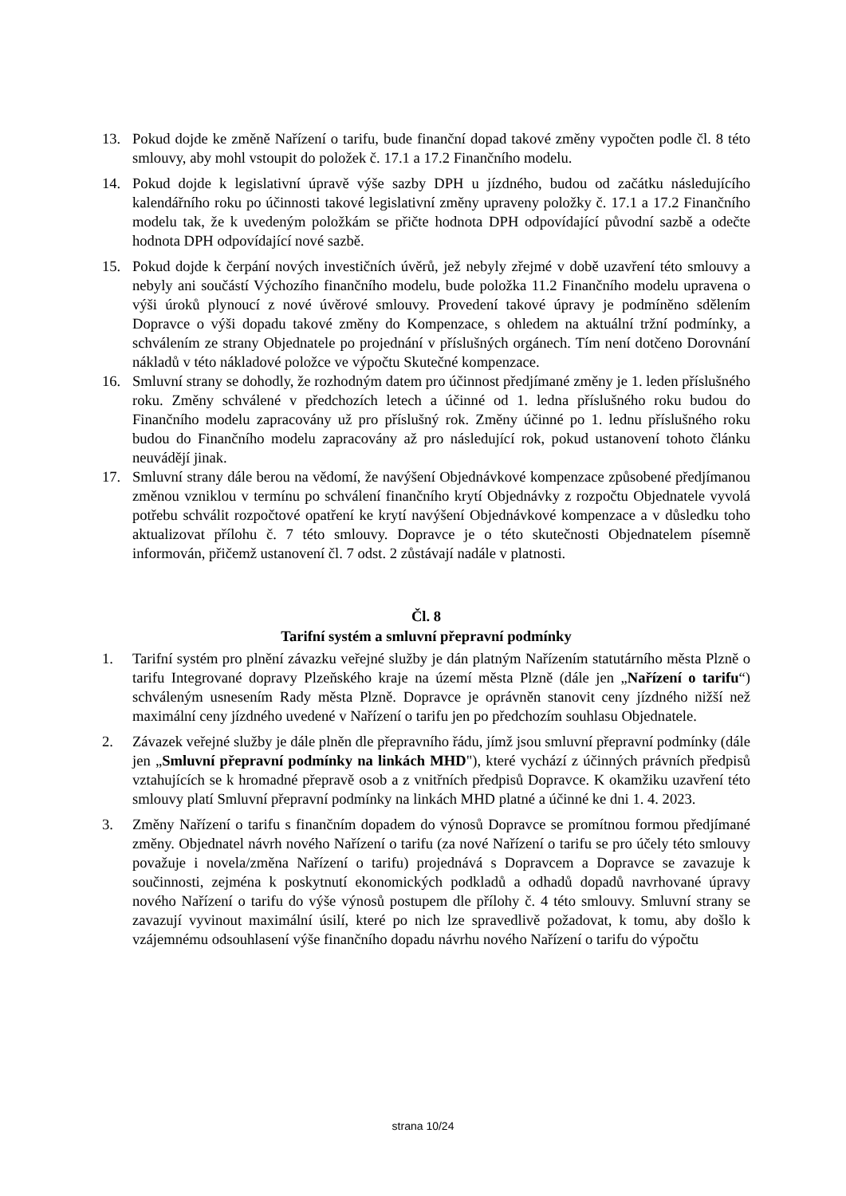13. Pokud dojde ke změně Nařízení o tarifu, bude finanční dopad takové změny vypočten podle čl. 8 této smlouvy, aby mohl vstoupit do položek č. 17.1 a 17.2 Finančního modelu.
14. Pokud dojde k legislativní úpravě výše sazby DPH u jízdného, budou od začátku následujícího kalendářního roku po účinnosti takové legislativní změny upraveny položky č. 17.1 a 17.2 Finančního modelu tak, že k uvedeným položkám se přičte hodnota DPH odpovídající původní sazbě a odečte hodnota DPH odpovídající nové sazbě.
15. Pokud dojde k čerpání nových investičních úvěrů, jež nebyly zřejmé v době uzavření této smlouvy a nebyly ani součástí Výchozího finančního modelu, bude položka 11.2 Finančního modelu upravena o výši úroků plynoucí z nové úvěrové smlouvy. Provedení takové úpravy je podmíněno sdělením Dopravce o výši dopadu takové změny do Kompenzace, s ohledem na aktuální tržní podmínky, a schválením ze strany Objednatele po projednání v příslušných orgánech. Tím není dotčeno Dorovnání nákladů v této nákladové položce ve výpočtu Skutečné kompenzace.
16. Smluvní strany se dohodly, že rozhodným datem pro účinnost předjímané změny je 1. leden příslušného roku. Změny schválené v předchozích letech a účinné od 1. ledna příslušného roku budou do Finančního modelu zapracovány už pro příslušný rok. Změny účinné po 1. lednu příslušného roku budou do Finančního modelu zapracovány až pro následující rok, pokud ustanovení tohoto článku neuvádějí jinak.
17. Smluvní strany dále berou na vědomí, že navýšení Objednávkové kompenzace způsobené předjímanou změnou vzniklou v termínu po schválení finančního krytí Objednávky z rozpočtu Objednatele vyvolá potřebu schválit rozpočtové opatření ke krytí navýšení Objednávkové kompenzace a v důsledku toho aktualizovat přílohu č. 7 této smlouvy. Dopravce je o této skutečnosti Objednatelem písemně informován, přičemž ustanovení čl. 7 odst. 2 zůstávají nadále v platnosti.
Čl. 8
Tarifní systém a smluvní přepravní podmínky
1. Tarifní systém pro plnění závazku veřejné služby je dán platným Nařízením statutárního města Plzně o tarifu Integrované dopravy Plzeňského kraje na území města Plzně (dále jen „Nařízení o tarifu“) schváleným usnesením Rady města Plzně. Dopravce je oprávněn stanovit ceny jízdného nižší než maximální ceny jízdného uvedené v Nařízení o tarifu jen po předchozím souhlasu Objednatele.
2. Závazek veřejné služby je dále plněn dle přepravního řádu, jímž jsou smluvní přepravní podmínky (dále jen „Smluvní přepravní podmínky na linkách MHD"), které vychází z účinných právních předpisů vztahujících se k hromadné přepravě osob a z vnitřních předpisů Dopravce. K okamžiku uzavření této smlouvy platí Smluvní přepravní podmínky na linkách MHD platné a účinné ke dni 1. 4. 2023.
3. Změny Nařízení o tarifu s finančním dopadem do výnosů Dopravce se promítnou formou předjímané změny. Objednatel návrh nového Nařízení o tarifu (za nové Nařízení o tarifu se pro účely této smlouvy považuje i novela/změna Nařízení o tarifu) projednává s Dopravcem a Dopravce se zavazuje k součinnosti, zejména k poskytnutí ekonomických podkladů a odhadů dopadů navrhované úpravy nového Nařízení o tarifu do výše výnosů postupem dle přílohy č. 4 této smlouvy. Smluvní strany se zavazují vyvinout maximální úsilí, které po nich lze spravedlivě požadovat, k tomu, aby došlo k vzájemnému odsouhlasení výše finančního dopadu návrhu nového Nařízení o tarifu do výpočtu
strana 10/24